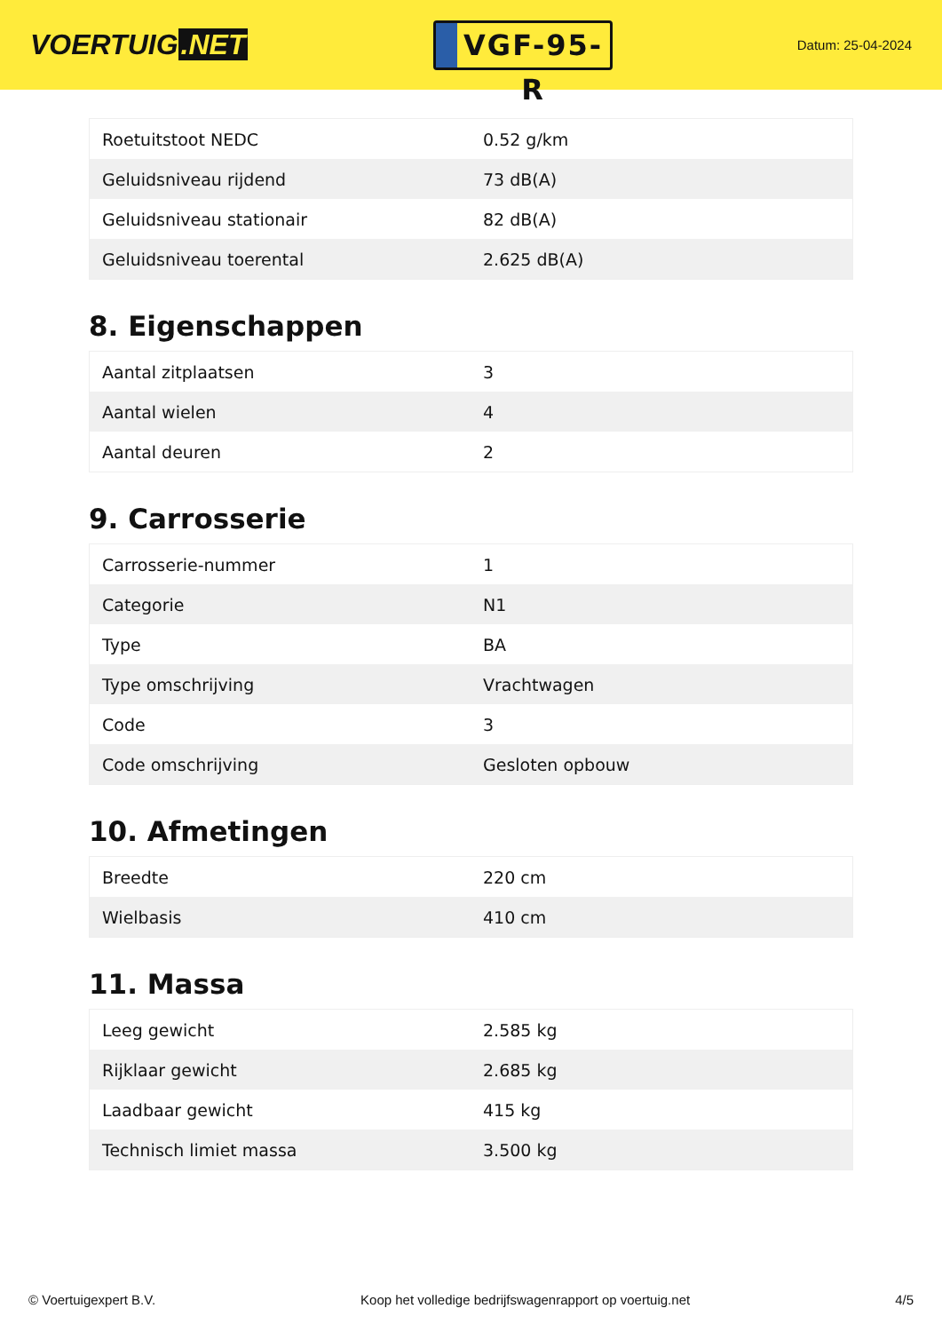VOERTUIG.NET
VGF-95-R
Datum: 25-04-2024
| Roetuitstoot NEDC | 0.52 g/km |
| Geluidsniveau rijdend | 73 dB(A) |
| Geluidsniveau stationair | 82 dB(A) |
| Geluidsniveau toerental | 2.625 dB(A) |
8. Eigenschappen
| Aantal zitplaatsen | 3 |
| Aantal wielen | 4 |
| Aantal deuren | 2 |
9. Carrosserie
| Carrosserie-nummer | 1 |
| Categorie | N1 |
| Type | BA |
| Type omschrijving | Vrachtwagen |
| Code | 3 |
| Code omschrijving | Gesloten opbouw |
10. Afmetingen
| Breedte | 220 cm |
| Wielbasis | 410 cm |
11. Massa
| Leeg gewicht | 2.585 kg |
| Rijklaar gewicht | 2.685 kg |
| Laadbaar gewicht | 415 kg |
| Technisch limiet massa | 3.500 kg |
© Voertuigexpert B.V. Koop het volledige bedrijfswagenrapport op voertuig.net 4/5